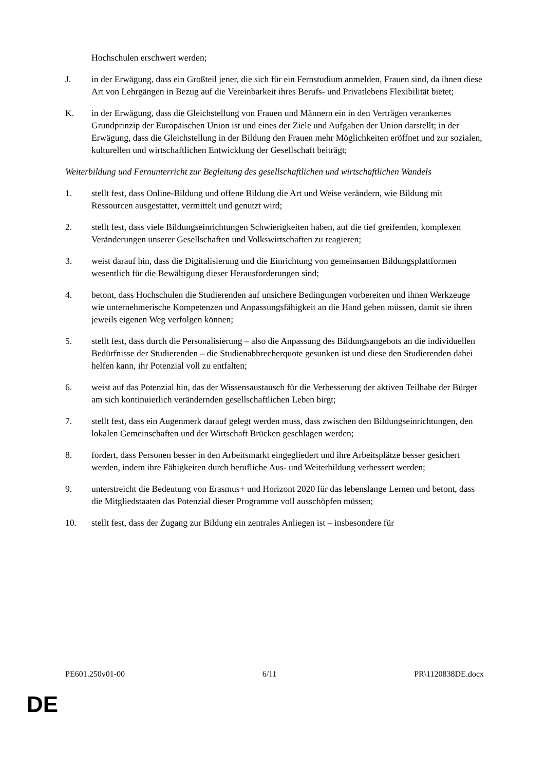Hochschulen erschwert werden;
J. in der Erwägung, dass ein Großteil jener, die sich für ein Fernstudium anmelden, Frauen sind, da ihnen diese Art von Lehrgängen in Bezug auf die Vereinbarkeit ihres Berufs- und Privatlebens Flexibilität bietet;
K. in der Erwägung, dass die Gleichstellung von Frauen und Männern ein in den Verträgen verankertes Grundprinzip der Europäischen Union ist und eines der Ziele und Aufgaben der Union darstellt; in der Erwägung, dass die Gleichstellung in der Bildung den Frauen mehr Möglichkeiten eröffnet und zur sozialen, kulturellen und wirtschaftlichen Entwicklung der Gesellschaft beiträgt;
Weiterbildung und Fernunterricht zur Begleitung des gesellschaftlichen und wirtschaftlichen Wandels
1. stellt fest, dass Online-Bildung und offene Bildung die Art und Weise verändern, wie Bildung mit Ressourcen ausgestattet, vermittelt und genutzt wird;
2. stellt fest, dass viele Bildungseinrichtungen Schwierigkeiten haben, auf die tief greifenden, komplexen Veränderungen unserer Gesellschaften und Volkswirtschaften zu reagieren;
3. weist darauf hin, dass die Digitalisierung und die Einrichtung von gemeinsamen Bildungsplattformen wesentlich für die Bewältigung dieser Herausforderungen sind;
4. betont, dass Hochschulen die Studierenden auf unsichere Bedingungen vorbereiten und ihnen Werkzeuge wie unternehmerische Kompetenzen und Anpassungsfähigkeit an die Hand geben müssen, damit sie ihren jeweils eigenen Weg verfolgen können;
5. stellt fest, dass durch die Personalisierung – also die Anpassung des Bildungsangebots an die individuellen Bedürfnisse der Studierenden – die Studienabbrecherquote gesunken ist und diese den Studierenden dabei helfen kann, ihr Potenzial voll zu entfalten;
6. weist auf das Potenzial hin, das der Wissensaustausch für die Verbesserung der aktiven Teilhabe der Bürger am sich kontinuierlich verändernden gesellschaftlichen Leben birgt;
7. stellt fest, dass ein Augenmerk darauf gelegt werden muss, dass zwischen den Bildungseinrichtungen, den lokalen Gemeinschaften und der Wirtschaft Brücken geschlagen werden;
8. fordert, dass Personen besser in den Arbeitsmarkt eingegliedert und ihre Arbeitsplätze besser gesichert werden, indem ihre Fähigkeiten durch berufliche Aus- und Weiterbildung verbessert werden;
9. unterstreicht die Bedeutung von Erasmus+ und Horizont 2020 für das lebenslange Lernen und betont, dass die Mitgliedstaaten das Potenzial dieser Programme voll ausschöpfen müssen;
10. stellt fest, dass der Zugang zur Bildung ein zentrales Anliegen ist – insbesondere für
PE601.250v01-00 6/11 PR\1120838DE.docx
DE